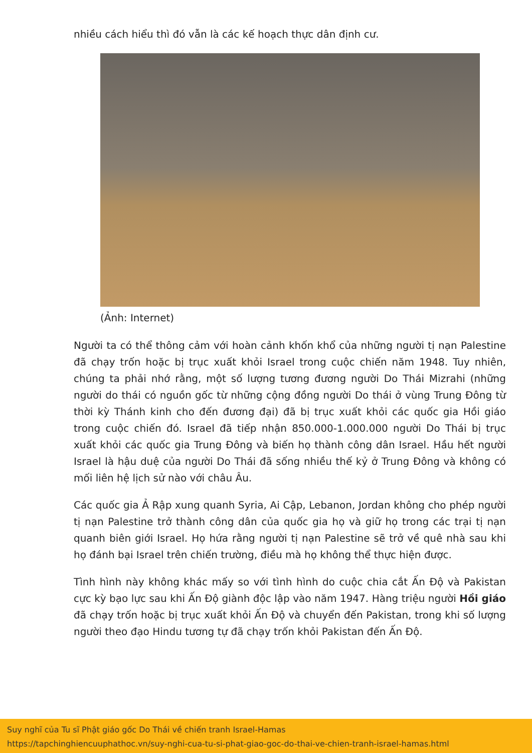nhiều cách hiểu thì đó vẫn là các kế hoạch thực dân định cư.
(Ảnh: Internet)
Người ta có thể thông cảm với hoàn cảnh khốn khổ của những người tị nạn Palestine đã chạy trốn hoặc bị trục xuất khỏi Israel trong cuộc chiến năm 1948. Tuy nhiên, chúng ta phải nhớ rằng, một số lượng tương đương người Do Thái Mizrahi (những người do thái có nguồn gốc từ những cộng đồng người Do thái ở vùng Trung Đông từ thời kỳ Thánh kinh cho đến đương đại) đã bị trục xuất khỏi các quốc gia Hồi giáo trong cuộc chiến đó. Israel đã tiếp nhận 850.000-1.000.000 người Do Thái bị trục xuất khỏi các quốc gia Trung Đông và biến họ thành công dân Israel. Hầu hết người Israel là hậu duệ của người Do Thái đã sống nhiều thế kỷ ở Trung Đông và không có mối liên hệ lịch sử nào với châu Âu.
Các quốc gia Ả Rập xung quanh Syria, Ai Cập, Lebanon, Jordan không cho phép người tị nạn Palestine trở thành công dân của quốc gia họ và giữ họ trong các trại tị nạn quanh biên giới Israel. Họ hứa rằng người tị nạn Palestine sẽ trở về quê nhà sau khi họ đánh bại Israel trên chiến trường, điều mà họ không thể thực hiện được.
Tình hình này không khác mấy so với tình hình do cuộc chia cắt Ấn Độ và Pakistan cực kỳ bạo lực sau khi Ấn Độ giành độc lập vào năm 1947. Hàng triệu người Hồi giáo đã chạy trốn hoặc bị trục xuất khỏi Ấn Độ và chuyển đến Pakistan, trong khi số lượng người theo đạo Hindu tương tự đã chạy trốn khỏi Pakistan đến Ấn Độ.
Suy nghĩ của Tu sĩ Phật giáo gốc Do Thái về chiến tranh Israel-Hamas
https://tapchinghiencuuphathoc.vn/suy-nghi-cua-tu-si-phat-giao-goc-do-thai-ve-chien-tranh-israel-hamas.html